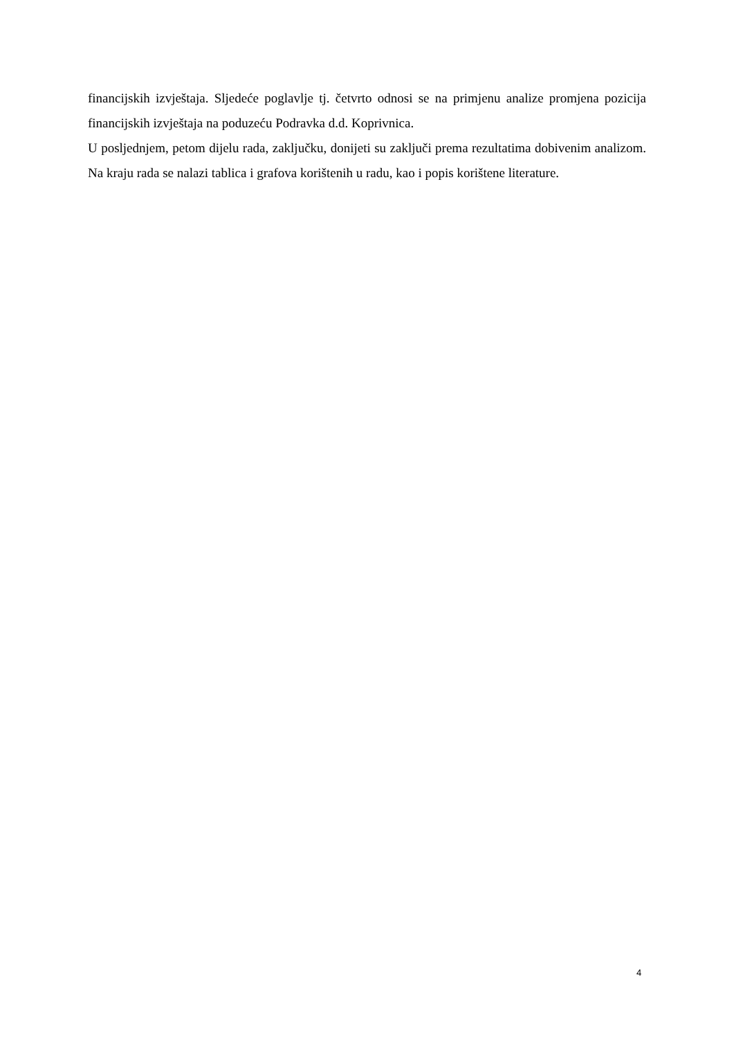financijskih izvještaja. Sljedeće poglavlje tj. četvrto odnosi se na primjenu analize promjena pozicija financijskih izvještaja na poduzeću Podravka d.d. Koprivnica.
U posljednjem, petom dijelu rada, zaključku, donijeti su zaključi prema rezultatima dobivenim analizom. Na kraju rada se nalazi tablica i grafova korištenih u radu, kao i popis korištene literature.
4